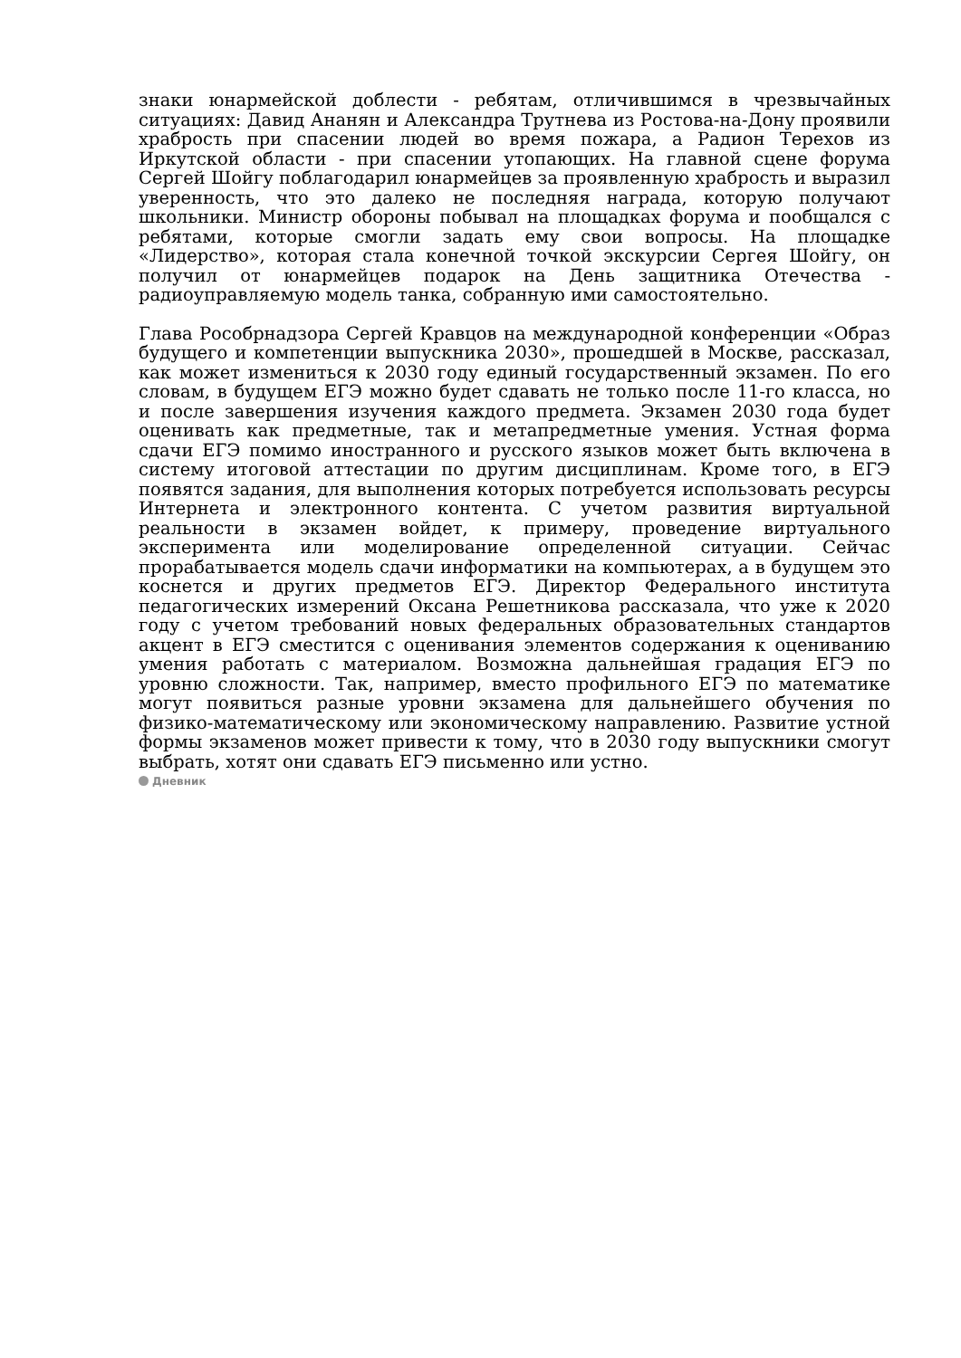знаки юнармейской доблести - ребятам, отличившимся в чрезвычайных ситуациях: Давид Ананян и Александра Трутнева из Ростова-на-Дону проявили храбрость при спасении людей во время пожара, а Радион Терехов из Иркутской области - при спасении утопающих. На главной сцене форума Сергей Шойгу поблагодарил юнармейцев за проявленную храбрость и выразил уверенность, что это далеко не последняя награда, которую получают школьники. Министр обороны побывал на площадках форума и пообщался с ребятами, которые смогли задать ему свои вопросы. На площадке «Лидерство», которая стала конечной точкой экскурсии Сергея Шойгу, он получил от юнармейцев подарок на День защитника Отечества - радиоуправляемую модель танка, собранную ими самостоятельно.
Глава Рособрнадзора Сергей Кравцов на международной конференции «Образ будущего и компетенции выпускника 2030», прошедшей в Москве, рассказал, как может измениться к 2030 году единый государственный экзамен. По его словам, в будущем ЕГЭ можно будет сдавать не только после 11-го класса, но и после завершения изучения каждого предмета. Экзамен 2030 года будет оценивать как предметные, так и метапредметные умения. Устная форма сдачи ЕГЭ помимо иностранного и русского языков может быть включена в систему итоговой аттестации по другим дисциплинам. Кроме того, в ЕГЭ появятся задания, для выполнения которых потребуется использовать ресурсы Интернета и электронного контента. С учетом развития виртуальной реальности в экзамен войдет, к примеру, проведение виртуального эксперимента или моделирование определенной ситуации. Сейчас прорабатывается модель сдачи информатики на компьютерах, а в будущем это коснется и других предметов ЕГЭ. Директор Федерального института педагогических измерений Оксана Решетникова рассказала, что уже к 2020 году с учетом требований новых федеральных образовательных стандартов акцент в ЕГЭ сместится с оценивания элементов содержания к оцениванию умения работать с материалом. Возможна дальнейшая градация ЕГЭ по уровню сложности. Так, например, вместо профильного ЕГЭ по математике могут появиться разные уровни экзамена для дальнейшего обучения по физико-математическому или экономическому направлению. Развитие устной формы экзаменов может привести к тому, что в 2030 году выпускники смогут выбрать, хотят они сдавать ЕГЭ письменно или устно.
Дневник